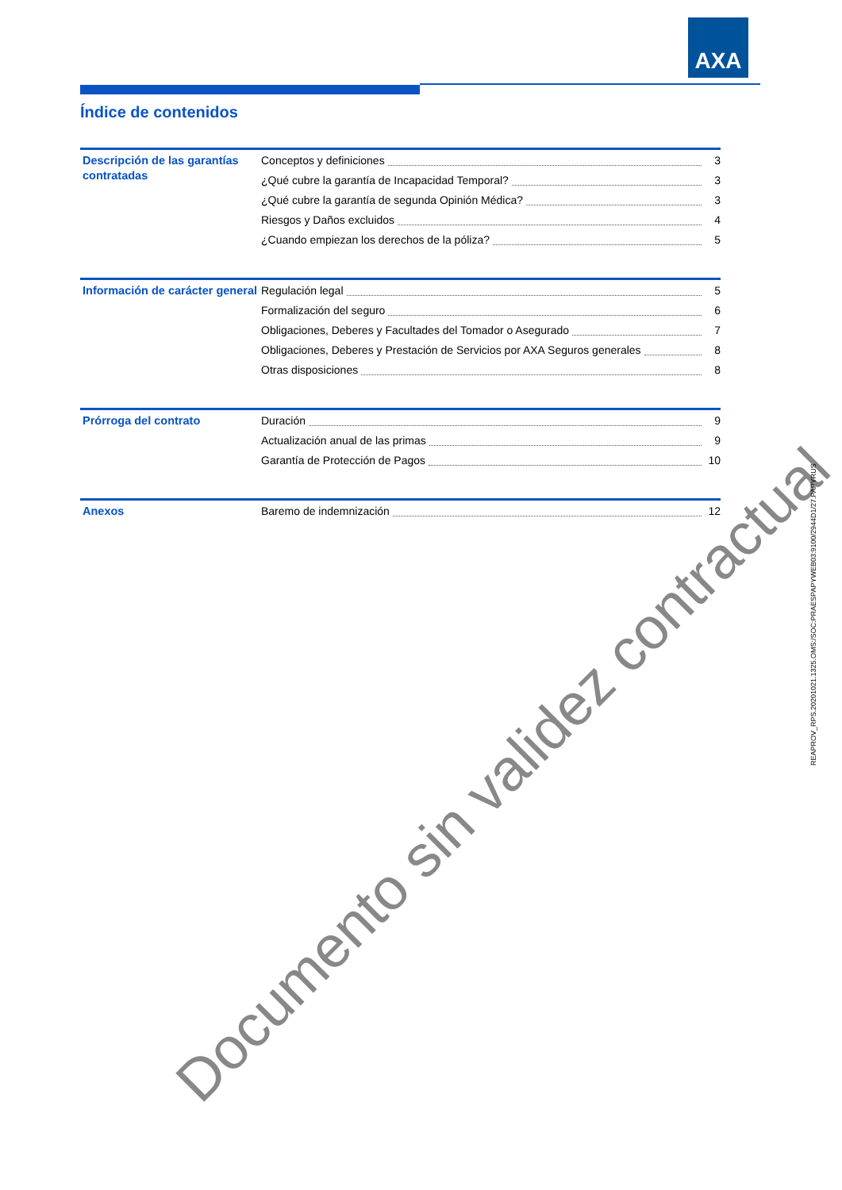AXA
Índice de contenidos
Descripción de las garantías contratadas
Conceptos y definiciones 3
¿Qué cubre la garantía de Incapacidad Temporal? 3
¿Qué cubre la garantía de segunda Opinión Médica? 3
Riesgos y Daños excluidos 4
¿Cuando empiezan los derechos de la póliza? 5
Información de carácter general
Regulación legal 5
Formalización del seguro 6
Obligaciones, Deberes y Facultades del Tomador o Asegurado 7
Obligaciones, Deberes y Prestación de Servicios por AXA Seguros generales 8
Otras disposiciones 8
Prórroga del contrato
Duración 9
Actualización anual de las primas 9
Garantía de Protección de Pagos 10
Anexos
Baremo de indemnización 12
Documento sin validez contractual
REAPROV_RPS.20201021.1325.OMS:/SOC:PRAESPAPYWEB03:9100/2944D1/27.PAPYRUS